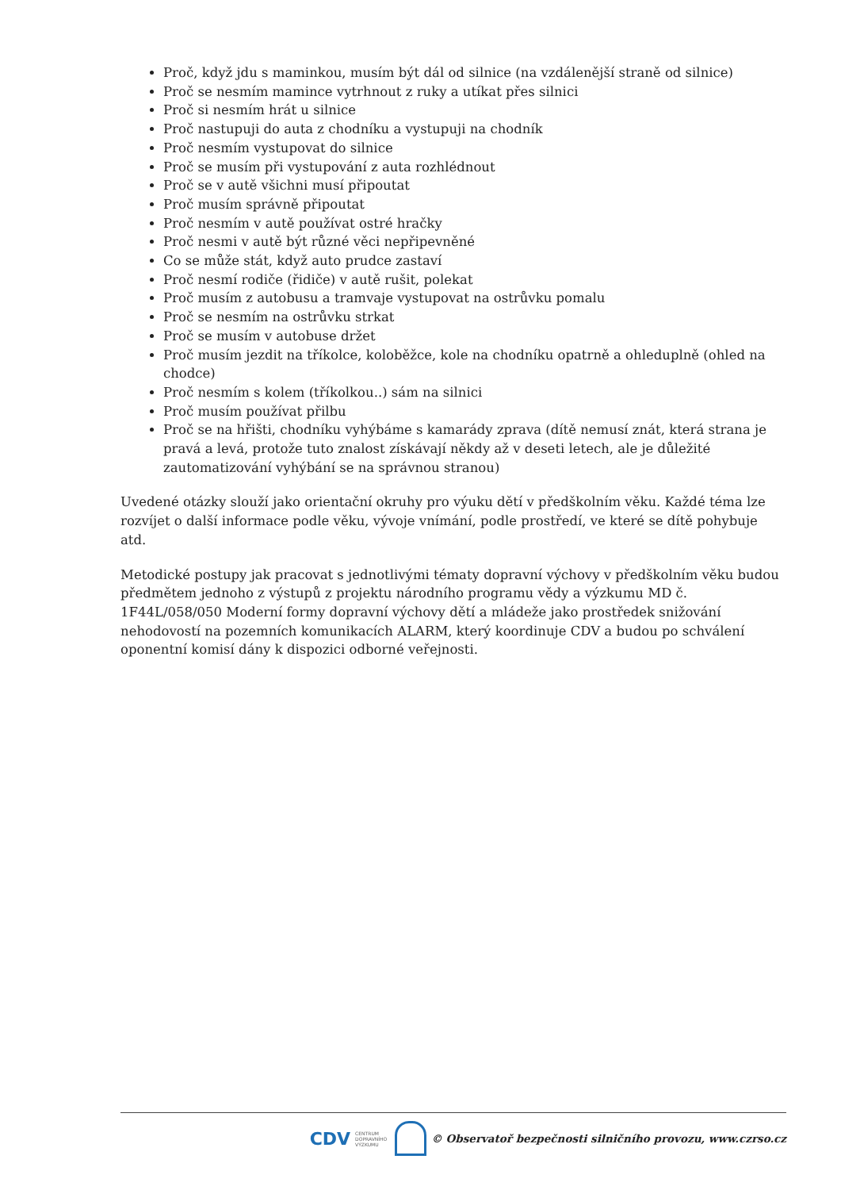Proč, když jdu s maminkou, musím být dál od silnice (na vzdálenější straně od silnice)
Proč se nesmím mamince vytrhnout z ruky a utíkat přes silnici
Proč si nesmím hrát u silnice
Proč nastupuji do auta z chodníku a vystupuji na chodník
Proč nesmím vystupovat do silnice
Proč se musím při vystupování z auta rozhlédnout
Proč se v autě všichni musí připoutat
Proč musím správně připoutat
Proč nesmím v autě používat ostré hračky
Proč nesmi v autě být různé věci nepřipevněné
Co se může stát, když auto prudce zastaví
Proč nesmí rodiče (řidiče) v autě rušit, polekat
Proč musím z autobusu a tramvaje vystupovat na ostrůvku pomalu
Proč se nesmím na ostrůvku strkat
Proč se musím v autobuse držet
Proč musím jezdit na tříkolce, koloběžce, kole na chodníku opatrně a ohleduplně (ohled na chodce)
Proč nesmím s kolem (tříkolkou..) sám na silnici
Proč musím používat přilbu
Proč se na hřišti, chodníku vyhýbáme s kamarády zprava (dítě nemusí znát, která strana je pravá a levá, protože tuto znalost získávají někdy až v deseti letech, ale je důležité zautomatizování vyhýbání se na správnou stranou)
Uvedené otázky slouží jako orientační okruhy pro výuku dětí v předškolním věku. Každé téma lze rozvíjet o další informace podle věku, vývoje vnímání, podle prostředí, ve které se dítě pohybuje atd.
Metodické postupy jak pracovat s jednotlivými tématy dopravní výchovy v předškolním věku budou předmětem jednoho z výstupů z projektu národního programu vědy a výzkumu MD č. 1F44L/058/050 Moderní formy dopravní výchovy dětí a mládeže jako prostředek snižování nehodovostí na pozemních komunikacích ALARM, který koordinuje CDV a budou po schválení oponentní komisí dány k dispozici odborné veřejnosti.
CDV CENTRUM
DOPRAVNÍHO
VÝZKUMU
© Observatoř bezpečnosti silničního provozu, www.czrso.cz